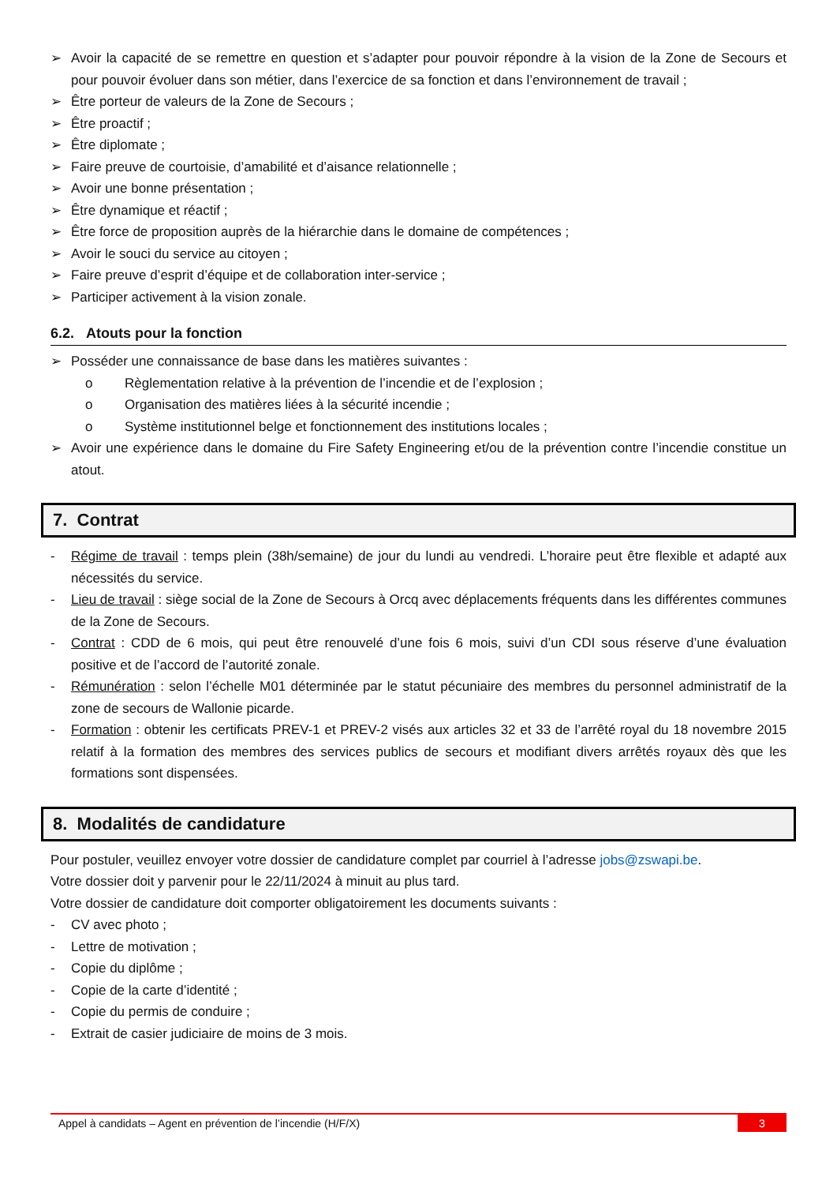➢ Avoir la capacité de se remettre en question et s’adapter pour pouvoir répondre à la vision de la Zone de Secours et pour pouvoir évoluer dans son métier, dans l’exercice de sa fonction et dans l’environnement de travail ;
➢ Être porteur de valeurs de la Zone de Secours ;
➢ Être proactif ;
➢ Être diplomate ;
➢ Faire preuve de courtoisie, d’amabilité et d’aisance relationnelle ;
➢ Avoir une bonne présentation ;
➢ Être dynamique et réactif ;
➢ Être force de proposition auprès de la hiérarchie dans le domaine de compétences ;
➢ Avoir le souci du service au citoyen ;
➢ Faire preuve d’esprit d’équipe et de collaboration inter-service ;
➢ Participer activement à la vision zonale.
6.2. Atouts pour la fonction
➢ Posséder une connaissance de base dans les matières suivantes :
o Règlementation relative à la prévention de l’incendie et de l’explosion ;
o Organisation des matières liées à la sécurité incendie ;
o Système institutionnel belge et fonctionnement des institutions locales ;
➢ Avoir une expérience dans le domaine du Fire Safety Engineering et/ou de la prévention contre l’incendie constitue un atout.
7. Contrat
- Régime de travail : temps plein (38h/semaine) de jour du lundi au vendredi. L’horaire peut être flexible et adapté aux nécessités du service.
- Lieu de travail : siège social de la Zone de Secours à Orcq avec déplacements fréquents dans les différentes communes de la Zone de Secours.
- Contrat : CDD de 6 mois, qui peut être renouvelé d’une fois 6 mois, suivi d’un CDI sous réserve d’une évaluation positive et de l’accord de l’autorité zonale.
- Rémunération : selon l’échelle M01 déterminée par le statut pécuniaire des membres du personnel administratif de la zone de secours de Wallonie picarde.
- Formation : obtenir les certificats PREV-1 et PREV-2 visés aux articles 32 et 33 de l’arrêté royal du 18 novembre 2015 relatif à la formation des membres des services publics de secours et modifiant divers arrêtés royaux dès que les formations sont dispensées.
8. Modalités de candidature
Pour postuler, veuillez envoyer votre dossier de candidature complet par courriel à l’adresse jobs@zswapi.be.
Votre dossier doit y parvenir pour le 22/11/2024 à minuit au plus tard.
Votre dossier de candidature doit comporter obligatoirement les documents suivants :
- CV avec photo ;
- Lettre de motivation ;
- Copie du diplôme ;
- Copie de la carte d’identité ;
- Copie du permis de conduire ;
- Extrait de casier judiciaire de moins de 3 mois.
Appel à candidats – Agent en prévention de l’incendie (H/F/X) 3